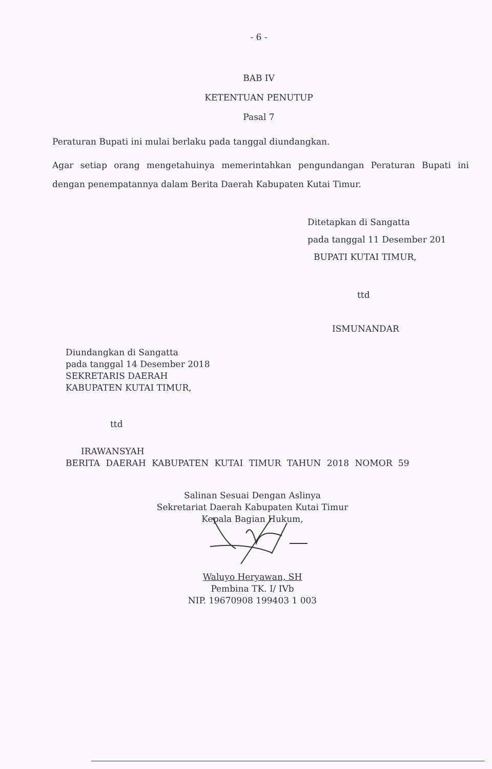- 6 -
BAB IV
KETENTUAN PENUTUP
Pasal 7
Peraturan Bupati ini mulai berlaku pada tanggal diundangkan.
Agar setiap orang mengetahuinya memerintahkan pengundangan Peraturan Bupati ini dengan penempatannya dalam Berita Daerah Kabupaten Kutai Timur.
Ditetapkan di Sangatta
pada tanggal 11 Desember 201
BUPATI KUTAI TIMUR,
ttd
ISMUNANDAR
Diundangkan di Sangatta
pada tanggal 14 Desember 2018
SEKRETARIS DAERAH
KABUPATEN KUTAI TIMUR,
ttd
IRAWANSYAH
BERITA DAERAH KABUPATEN KUTAI TIMUR TAHUN 2018 NOMOR 59
Salinan Sesuai Dengan Aslinya
Sekretariat Daerah Kabupaten Kutai Timur
Kepala Bagian Hukum,
Waluyo Heryawan, SH
Pembina TK. I/ IVb
NIP. 19670908 199403 1 003